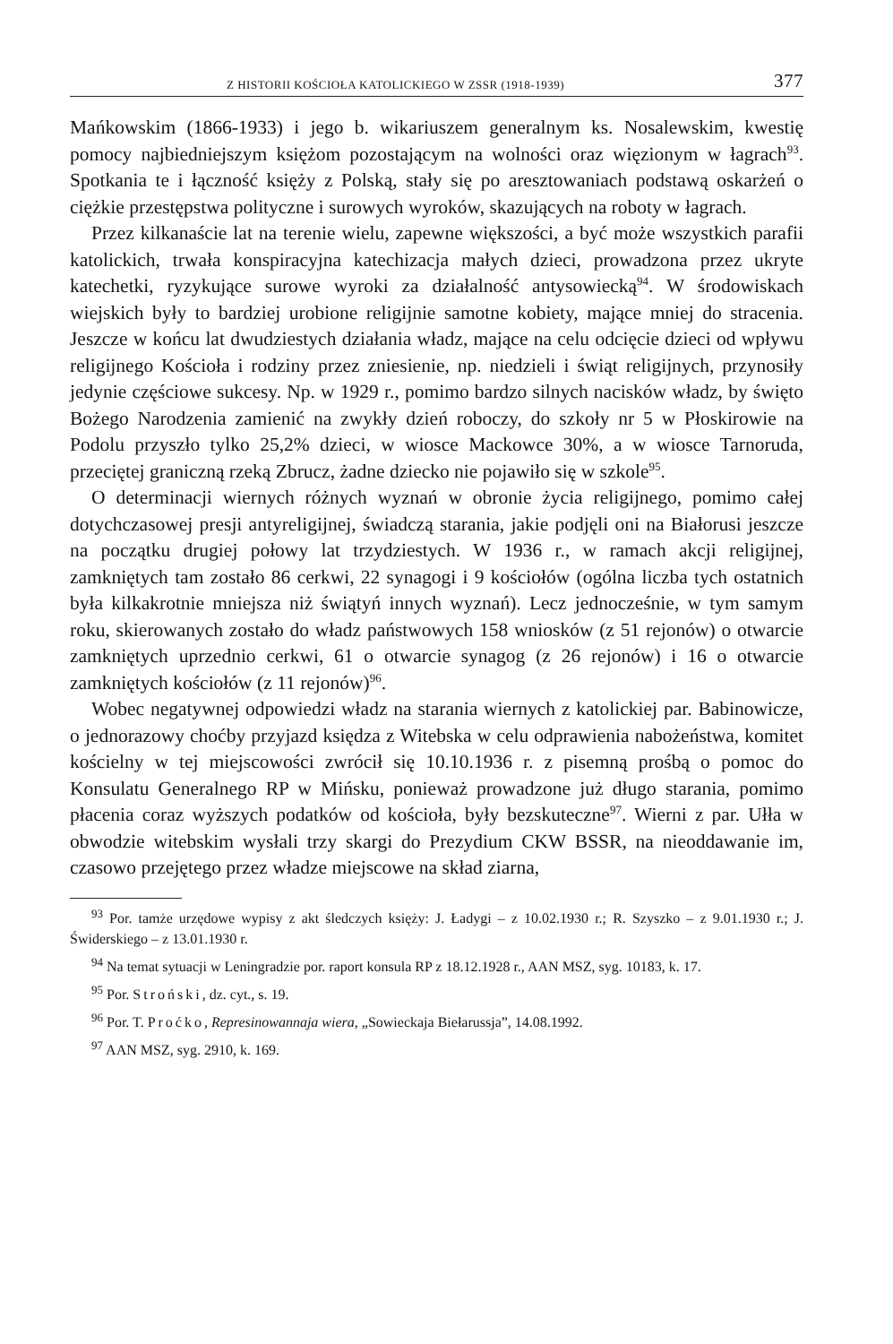Z HISTORII KOŚCIOŁA KATOLICKIEGO W ZSSR (1918-1939) 377
Mańkowskim (1866-1933) i jego b. wikariuszem generalnym ks. Nosalewskim, kwestię pomocy najbiedniejszym księżom pozostającym na wolności oraz więzionym w łagrach<sup>93</sup>. Spotkania te i łączność księży z Polską, stały się po aresztowaniach podstawą oskarżeń o ciężkie przestępstwa polityczne i surowych wyroków, skazujących na roboty w łagrach.
Przez kilkanaście lat na terenie wielu, zapewne większości, a być może wszystkich parafii katolickich, trwała konspiracyjna katechizacja małych dzieci, prowadzona przez ukryte katechetki, ryzykujące surowe wyroki za działalność antysowiecką<sup>94</sup>. W środowiskach wiejskich były to bardziej urobione religijnie samotne kobiety, mające mniej do stracenia. Jeszcze w końcu lat dwudziestych działania władz, mające na celu odcięcie dzieci od wpływu religijnego Kościoła i rodziny przez zniesienie, np. niedzieli i świąt religijnych, przynosiły jedynie częściowe sukcesy. Np. w 1929 r., pomimo bardzo silnych nacisków władz, by święto Bożego Narodzenia zamienić na zwykły dzień roboczy, do szkoły nr 5 w Płoskirowie na Podolu przyszło tylko 25,2% dzieci, w wiosce Mackowce 30%, a w wiosce Tarnoruda, przeciętej graniczną rzeką Zbrucz, żadne dziecko nie pojawiło się w szkole<sup>95</sup>.
O determinacji wiernych różnych wyznań w obronie życia religijnego, pomimo całej dotychczasowej presji antyreligijnej, świadczą starania, jakie podjęli oni na Białorusi jeszcze na początku drugiej połowy lat trzydziestych. W 1936 r., w ramach akcji religijnej, zamkniętych tam zostało 86 cerkwi, 22 synagogi i 9 kościołów (ogólna liczba tych ostatnich była kilkakrotnie mniejsza niż świątyń innych wyznań). Lecz jednocześnie, w tym samym roku, skierowanych zostało do władz państwowych 158 wniosków (z 51 rejonów) o otwarcie zamkniętych uprzednio cerkwi, 61 o otwarcie synagog (z 26 rejonów) i 16 o otwarcie zamkniętych kościołów (z 11 rejonów)<sup>96</sup>.
Wobec negatywnej odpowiedzi władz na starania wiernych z katolickiej par. Babinowicze, o jednorazowy choćby przyjazd księdza z Witebska w celu odprawienia nabożeństwa, komitet kościelny w tej miejscowości zwrócił się 10.10.1936 r. z pisemną prośbą o pomoc do Konsulatu Generalnego RP w Mińsku, ponieważ prowadzone już długo starania, pomimo płacenia coraz wyższych podatków od kościoła, były bezskuteczne<sup>97</sup>. Wierni z par. Ułła w obwodzie witebskim wysłali trzy skargi do Prezydium CKW BSSR, na nieoddawanie im, czasowo przejętego przez władze miejscowe na skład ziarna,
<sup>93</sup> Por. tamże urzędowe wypisy z akt śledczych księży: J. Ładygi – z 10.02.1930 r.; R. Szyszko – z 9.01.1930 r.; J. Świderskiego – z 13.01.1930 r.
<sup>94</sup> Na temat sytuacji w Leningradzie por. raport konsula RP z 18.12.1928 r., AAN MSZ, syg. 10183, k. 17.
<sup>95</sup> Por. Stroński, dz. cyt., s. 19.
<sup>96</sup> Por. T. Proćko, Represinowannaja wiera, „Sowieckaja Biełarussja”, 14.08.1992.
<sup>97</sup> AAN MSZ, syg. 2910, k. 169.